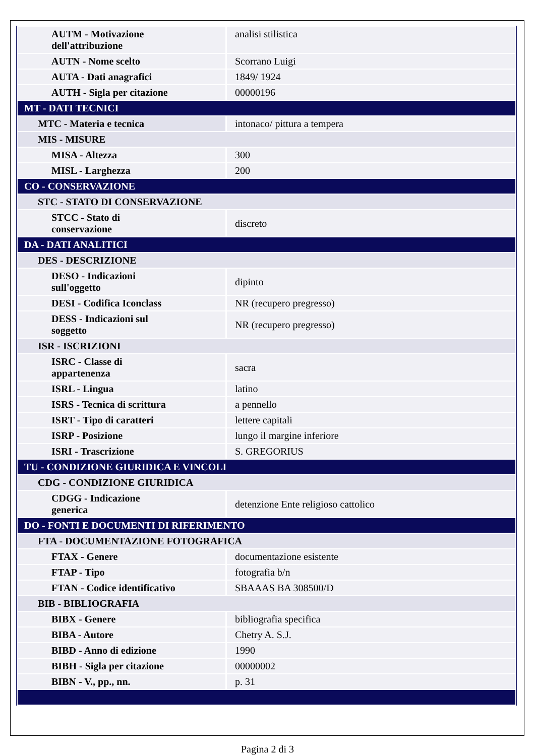| AUTM - Motivazione dell'attribuzione | analisi stilistica |
| AUTN - Nome scelto | Scorrano Luigi |
| AUTA - Dati anagrafici | 1849/ 1924 |
| AUTH - Sigla per citazione | 00000196 |
| MT - DATI TECNICI | |
| MTC - Materia e tecnica | intonaco/ pittura a tempera |
| MIS - MISURE | |
| MISA - Altezza | 300 |
| MISL - Larghezza | 200 |
| CO - CONSERVAZIONE | |
| STC - STATO DI CONSERVAZIONE | |
| STCC - Stato di conservazione | discreto |
| DA - DATI ANALITICI | |
| DES - DESCRIZIONE | |
| DESO - Indicazioni sull'oggetto | dipinto |
| DESI - Codifica Iconclass | NR (recupero pregresso) |
| DESS - Indicazioni sul soggetto | NR (recupero pregresso) |
| ISR - ISCRIZIONI | |
| ISRC - Classe di appartenenza | sacra |
| ISRL - Lingua | latino |
| ISRS - Tecnica di scrittura | a pennello |
| ISRT - Tipo di caratteri | lettere capitali |
| ISRP - Posizione | lungo il margine inferiore |
| ISRI - Trascrizione | S. GREGORIUS |
| TU - CONDIZIONE GIURIDICA E VINCOLI | |
| CDG - CONDIZIONE GIURIDICA | |
| CDGG - Indicazione generica | detenzione Ente religioso cattolico |
| DO - FONTI E DOCUMENTI DI RIFERIMENTO | |
| FTA - DOCUMENTAZIONE FOTOGRAFICA | |
| FTAX - Genere | documentazione esistente |
| FTAP - Tipo | fotografia b/n |
| FTAN - Codice identificativo | SBAAAS BA 308500/D |
| BIB - BIBLIOGRAFIA | |
| BIBX - Genere | bibliografia specifica |
| BIBA - Autore | Chetry A. S.J. |
| BIBD - Anno di edizione | 1990 |
| BIBH - Sigla per citazione | 00000002 |
| BIBN - V., pp., nn. | p. 31 |
Pagina 2 di 3